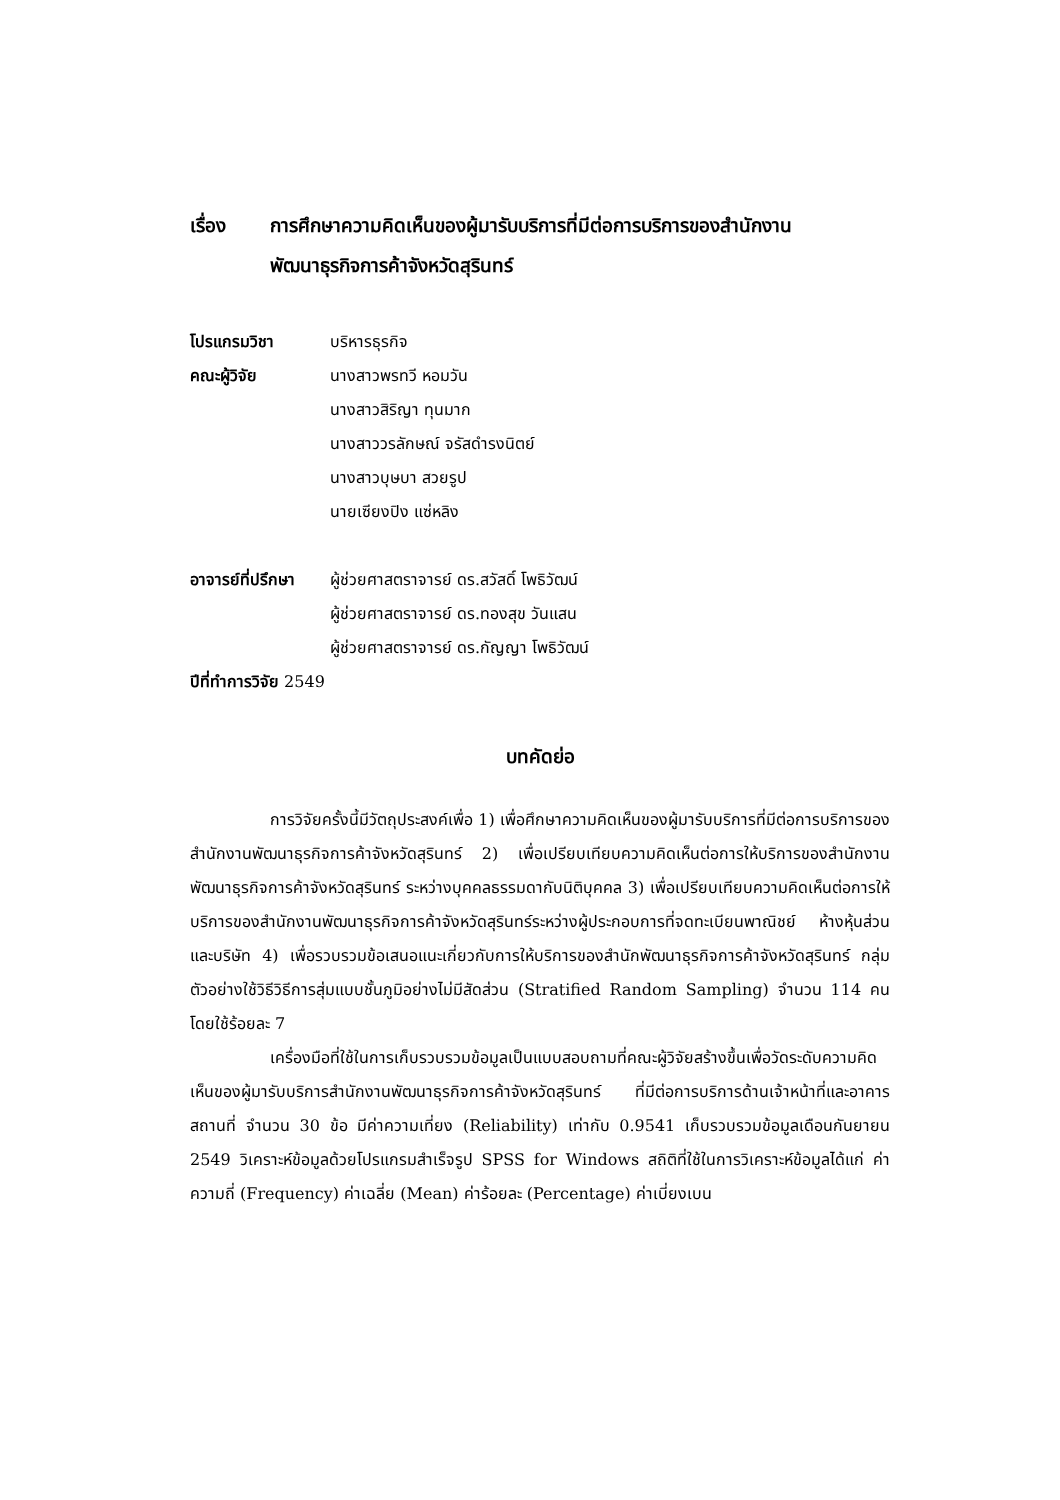เรื่อง การศึกษาความคิดเห็นของผู้มารับบริการที่มีต่อการบริการของสำนักงาน
พัฒนาธุรกิจการค้าจังหวัดสุรินทร์
โปรแกรมวิชา บริหารธุรกิจ
คณะผู้วิจัย นางสาวพรทวี หอมวัน
นางสาวสิริญา ทุนมาก
นางสาววรลักษณ์ จรัสดำรงนิตย์
นางสาวบุษบา สวยรูป
นายเซียงปิง แซ่หลิง
อาจารย์ที่ปรึกษา
ผู้ช่วยศาสตราจารย์ ดร.สวัสดิ์ โพธิวัฒน์
ผู้ช่วยศาสตราจารย์ ดร.ทองสุข วันแสน
ผู้ช่วยศาสตราจารย์ ดร.กัญญา โพธิวัฒน์
ปีที่ทำการวิจัย 2549
บทคัดย่อ
การวิจัยครั้งนี้มีวัตถุประสงค์เพื่อ 1) เพื่อศึกษาความคิดเห็นของผู้มารับบริการที่มีต่อการบริการของสำนักงานพัฒนาธุรกิจการค้าจังหวัดสุรินทร์ 2) เพื่อเปรียบเทียบความคิดเห็นต่อการให้บริการของสำนักงานพัฒนาธุรกิจการค้าจังหวัดสุรินทร์ ระหว่างบุคคลธรรมดากับนิติบุคคล 3) เพื่อเปรียบเทียบความคิดเห็นต่อการให้บริการของสำนักงานพัฒนาธุรกิจการค้าจังหวัดสุรินทร์ระหว่างผู้ประกอบการที่จดทะเบียนพาณิชย์ ห้างหุ้นส่วน และบริษัท 4) เพื่อรวบรวมข้อเสนอแนะเกี่ยวกับการให้บริการของสำนักพัฒนาธุรกิจการค้าจังหวัดสุรินทร์ กลุ่มตัวอย่างใช้วิธีวิธีการสุ่มแบบชั้นภูมิอย่างไม่มีสัดส่วน (Stratified Random Sampling) จำนวน 114 คน โดยใช้ร้อยละ 7
เครื่องมือที่ใช้ในการเก็บรวบรวมข้อมูลเป็นแบบสอบถามที่คณะผู้วิจัยสร้างขึ้นเพื่อวัดระดับความคิดเห็นของผู้มารับบริการสำนักงานพัฒนาธุรกิจการค้าจังหวัดสุรินทร์ ที่มีต่อการบริการด้านเจ้าหน้าที่และอาคารสถานที่ จำนวน 30 ข้อ มีค่าความเที่ยง (Reliability) เท่ากับ 0.9541 เก็บรวบรวมข้อมูลเดือนกันยายน 2549 วิเคราะห์ข้อมูลด้วยโปรแกรมสำเร็จรูป SPSS for Windows สถิติที่ใช้ในการวิเคราะห์ข้อมูลได้แก่ ค่าความถี่ (Frequency) ค่าเฉลี่ย (Mean) ค่าร้อยละ (Percentage) ค่าเบี่ยงเบน